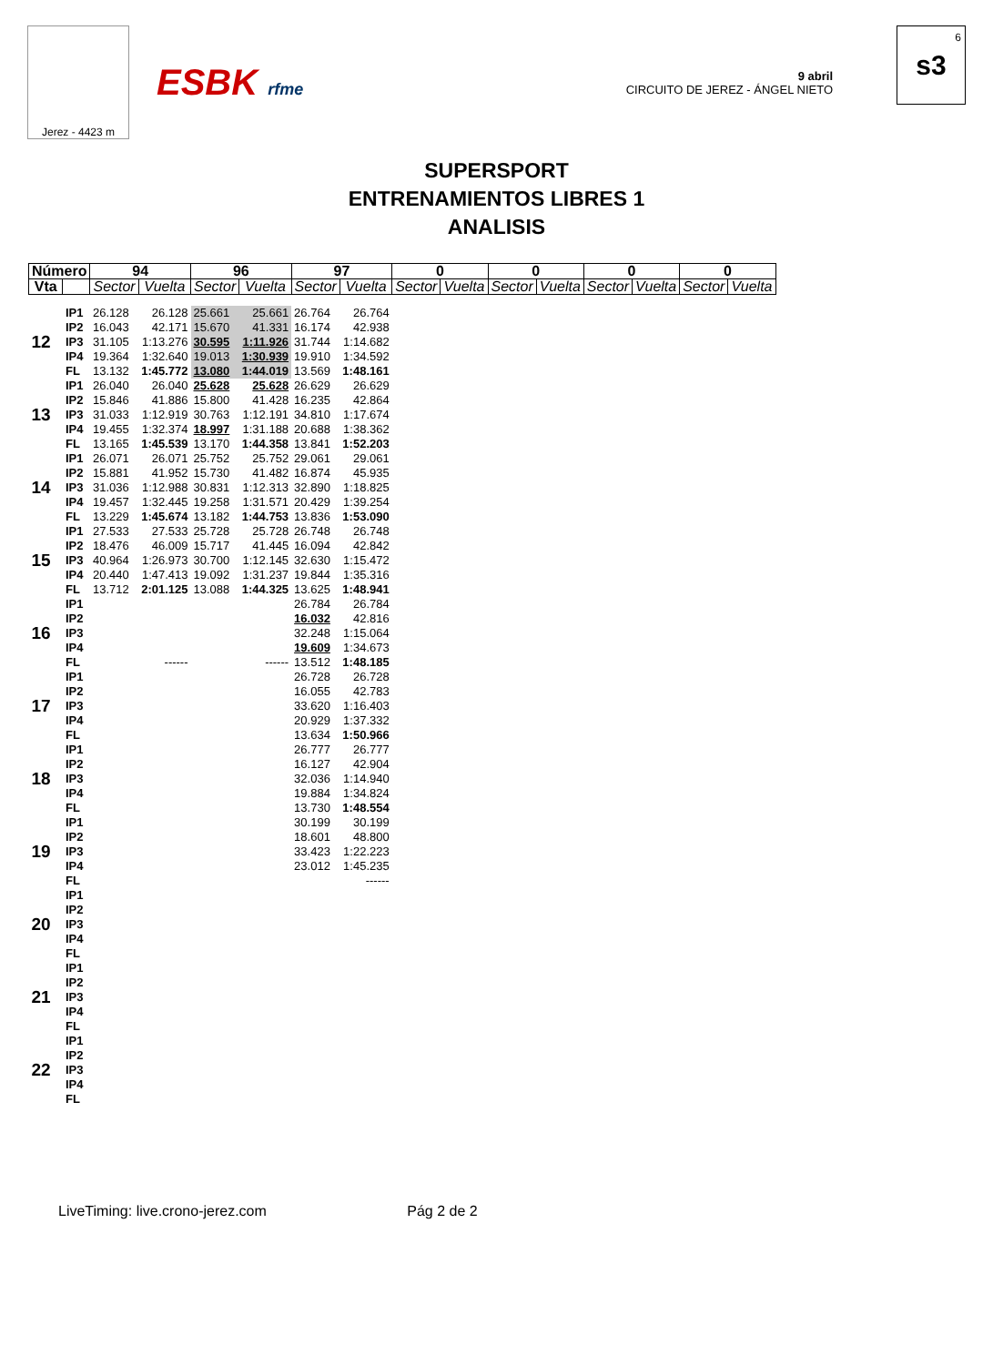Jerez - 4423 m
ESBK rfme
9 abril
CIRCUITO DE JEREZ - ÁNGEL NIETO
6
s3
SUPERSPORT
ENTRENAMIENTOS LIBRES 1
ANALISIS
| Número | | 94 | | 96 | | 97 | | 0 | | 0 | | 0 | | 0 | |
| --- | --- | --- | --- | --- | --- | --- | --- | --- | --- | --- | --- | --- | --- | --- | --- |
| Vta | | Sector | Vuelta | Sector | Vuelta | Sector | Vuelta | Sector | Vuelta | Sector | Vuelta | Sector | Vuelta | Sector | Vuelta |
| 12 | IP1 | 26.128 | 26.128 | 25.661 | 25.661 | 26.764 | 26.764 | | | | | | | | |
| | IP2 | 16.043 | 42.171 | 15.670 | 41.331 | 16.174 | 42.938 | | | | | | | | |
| | IP3 | 31.105 | 1:13.276 | 30.595 | 1:11.926 | 31.744 | 1:14.682 | | | | | | | | |
| | IP4 | 19.364 | 1:32.640 | 19.013 | 1:30.939 | 19.910 | 1:34.592 | | | | | | | | |
| | FL | 13.132 | 1:45.772 | 13.080 | 1:44.019 | 13.569 | 1:48.161 | | | | | | | | |
| 13 | IP1 | 26.040 | 26.040 | 25.628 | 25.628 | 26.629 | 26.629 | | | | | | | | |
| | IP2 | 15.846 | 41.886 | 15.800 | 41.428 | 16.235 | 42.864 | | | | | | | | |
| | IP3 | 31.033 | 1:12.919 | 30.763 | 1:12.191 | 34.810 | 1:17.674 | | | | | | | | |
| | IP4 | 19.455 | 1:32.374 | 18.997 | 1:31.188 | 20.688 | 1:38.362 | | | | | | | | |
| | FL | 13.165 | 1:45.539 | 13.170 | 1:44.358 | 13.841 | 1:52.203 | | | | | | | | |
| 14 | IP1 | 26.071 | 26.071 | 25.752 | 25.752 | 29.061 | 29.061 | | | | | | | | |
| | IP2 | 15.881 | 41.952 | 15.730 | 41.482 | 16.874 | 45.935 | | | | | | | | |
| | IP3 | 31.036 | 1:12.988 | 30.831 | 1:12.313 | 32.890 | 1:18.825 | | | | | | | | |
| | IP4 | 19.457 | 1:32.445 | 19.258 | 1:31.571 | 20.429 | 1:39.254 | | | | | | | | |
| | FL | 13.229 | 1:45.674 | 13.182 | 1:44.753 | 13.836 | 1:53.090 | | | | | | | | |
| 15 | IP1 | 27.533 | 27.533 | 25.728 | 25.728 | 26.748 | 26.748 | | | | | | | | |
| | IP2 | 18.476 | 46.009 | 15.717 | 41.445 | 16.094 | 42.842 | | | | | | | | |
| | IP3 | 40.964 | 1:26.973 | 30.700 | 1:12.145 | 32.630 | 1:15.472 | | | | | | | | |
| | IP4 | 20.440 | 1:47.413 | 19.092 | 1:31.237 | 19.844 | 1:35.316 | | | | | | | | |
| | FL | 13.712 | 2:01.125 | 13.088 | 1:44.325 | 13.625 | 1:48.941 | | | | | | | | |
| 16 | IP1 | | | | | 26.784 | 26.784 | | | | | | | | |
| | IP2 | | | | | 16.032 | 42.816 | | | | | | | | |
| | IP3 | | | | | 32.248 | 1:15.064 | | | | | | | | |
| | IP4 | | | | | 19.609 | 1:34.673 | | | | | | | | |
| | FL | | ------ | | ------ | 13.512 | 1:48.185 | | | | | | | | |
| 17 | IP1 | | | | | 26.728 | 26.728 | | | | | | | | |
| | IP2 | | | | | 16.055 | 42.783 | | | | | | | | |
| | IP3 | | | | | 33.620 | 1:16.403 | | | | | | | | |
| | IP4 | | | | | 20.929 | 1:37.332 | | | | | | | | |
| | FL | | | | | 13.634 | 1:50.966 | | | | | | | | |
| 18 | IP1 | | | | | 26.777 | 26.777 | | | | | | | | |
| | IP2 | | | | | 16.127 | 42.904 | | | | | | | | |
| | IP3 | | | | | 32.036 | 1:14.940 | | | | | | | | |
| | IP4 | | | | | 19.884 | 1:34.824 | | | | | | | | |
| | FL | | | | | 13.730 | 1:48.554 | | | | | | | | |
| 19 | IP1 | | | | | 30.199 | 30.199 | | | | | | | | |
| | IP2 | | | | | 18.601 | 48.800 | | | | | | | | |
| | IP3 | | | | | 33.423 | 1:22.223 | | | | | | | | |
| | IP4 | | | | | 23.012 | 1:45.235 | | | | | | | | |
| | FL | | | | | | ------ | | | | | | | | |
| 20 | IP1 | | | | | | | | | | | | | | |
| | IP2 | | | | | | | | | | | | | | |
| | IP3 | | | | | | | | | | | | | | |
| | IP4 | | | | | | | | | | | | | | |
| | FL | | | | | | | | | | | | | | |
| 21 | IP1 | | | | | | | | | | | | | | |
| | IP2 | | | | | | | | | | | | | | |
| | IP3 | | | | | | | | | | | | | | |
| | IP4 | | | | | | | | | | | | | | |
| | FL | | | | | | | | | | | | | | |
| 22 | IP1 | | | | | | | | | | | | | | |
| | IP2 | | | | | | | | | | | | | | |
| | IP3 | | | | | | | | | | | | | | |
| | IP4 | | | | | | | | | | | | | | |
| | FL | | | | | | | | | | | | | | |
LiveTiming: live.crono-jerez.com Pág 2 de 2